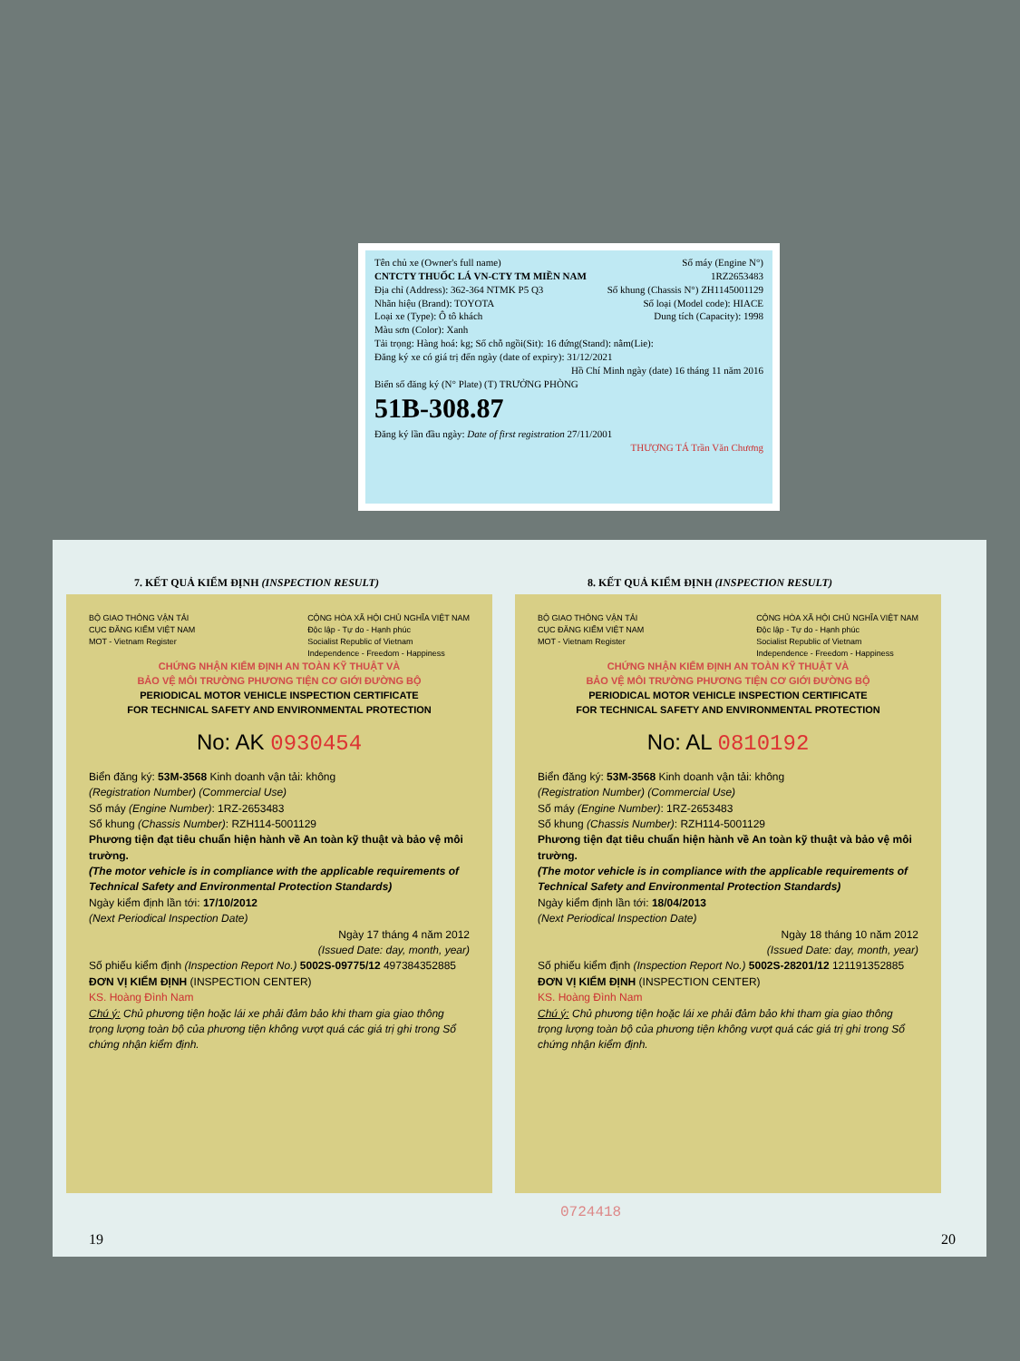Tên chủ xe (Owner's full name) Số máy (Engine N°)
CNTCTY THUỐC LÁ VN-CTY TM MIỀN NAM 1RZ2653483
Địa chỉ (Address): 362-364 NTMK P5 Q3 Số khung (Chassis N°) ZH1145001129
Nhãn hiệu (Brand): TOYOTA Số loại (Model code): HIACE
Loại xe (Type): Ô tô khách Dung tích (Capacity): 1998
Màu sơn (Color): Xanh
Tải trọng: Hàng hoá: kg; Số chỗ ngồi(Sit): 16 đứng(Stand): nằm(Lie):
Đăng ký xe có giá trị đến ngày (date of expiry): 31/12/2021
Hồ Chí Minh ngày (date) 16 tháng 11 năm 2016
Biển số đăng ký (N° Plate) (T) TRƯỞNG PHÒNG
51B-308.87
Đăng ký lần đầu ngày: Date of first registration 27/11/2001
THƯỢNG TÁ Trần Văn Chương
7. KẾT QUẢ KIỂM ĐỊNH (INSPECTION RESULT)
8. KẾT QUẢ KIỂM ĐỊNH (INSPECTION RESULT)
BỘ GIAO THÔNG VẬN TẢI
CỤC ĐĂNG KIỂM VIỆT NAM
MOT - Vietnam Register CỘNG HÒA XÃ HỘI CHỦ NGHĨA VIỆT NAM
Độc lập - Tự do - Hạnh phúc
Socialist Republic of Vietnam
Independence - Freedom - Happiness
CHỨNG NHẬN KIỂM ĐỊNH AN TOÀN KỸ THUẬT VÀ
BẢO VỆ MÔI TRƯỜNG PHƯƠNG TIỆN CƠ GIỚI ĐƯỜNG BỘ
PERIODICAL MOTOR VEHICLE INSPECTION CERTIFICATE
FOR TECHNICAL SAFETY AND ENVIRONMENTAL PROTECTION
No: AK 0930454
Biển đăng ký: 53M-3568 Kinh doanh vận tải: không
(Registration Number) (Commercial Use)
Số máy (Engine Number): 1RZ-2653483
Số khung (Chassis Number): RZH114-5001129
Phương tiện đạt tiêu chuẩn hiện hành về An toàn kỹ thuật và bảo vệ môi trường.
(The motor vehicle is in compliance with the applicable requirements of Technical Safety and Environmental Protection Standards)
Ngày kiểm định lần tới: 17/10/2012
(Next Periodical Inspection Date)
Ngày 17 tháng 4 năm 2012
(Issued Date: day, month, year)
Số phiếu kiểm định (Inspection Report No.) 5002S-09775/12 497384352885 ĐƠN VỊ KIỂM ĐỊNH (INSPECTION CENTER)
KS. Hoàng Đình Nam
Chú ý: Chủ phương tiện hoặc lái xe phải đảm bảo khi tham gia giao thông trọng lượng toàn bộ của phương tiện không vượt quá các giá trị ghi trong Sổ chứng nhận kiểm định.
BỘ GIAO THÔNG VẬN TẢI
CỤC ĐĂNG KIỂM VIỆT NAM
MOT - Vietnam Register CỘNG HÒA XÃ HỘI CHỦ NGHĨA VIỆT NAM
Độc lập - Tự do - Hạnh phúc
Socialist Republic of Vietnam
Independence - Freedom - Happiness
CHỨNG NHẬN KIỂM ĐỊNH AN TOÀN KỸ THUẬT VÀ
BẢO VỆ MÔI TRƯỜNG PHƯƠNG TIỆN CƠ GIỚI ĐƯỜNG BỘ
PERIODICAL MOTOR VEHICLE INSPECTION CERTIFICATE
FOR TECHNICAL SAFETY AND ENVIRONMENTAL PROTECTION
No: AL 0810192
Biển đăng ký: 53M-3568 Kinh doanh vận tải: không
(Registration Number) (Commercial Use)
Số máy (Engine Number): 1RZ-2653483
Số khung (Chassis Number): RZH114-5001129
Phương tiện đạt tiêu chuẩn hiện hành về An toàn kỹ thuật và bảo vệ môi trường.
(The motor vehicle is in compliance with the applicable requirements of Technical Safety and Environmental Protection Standards)
Ngày kiểm định lần tới: 18/04/2013
(Next Periodical Inspection Date)
Ngày 18 tháng 10 năm 2012
(Issued Date: day, month, year)
Số phiếu kiểm định (Inspection Report No.) 5002S-28201/12 121191352885 ĐƠN VỊ KIỂM ĐỊNH (INSPECTION CENTER)
KS. Hoàng Đình Nam
Chú ý: Chủ phương tiện hoặc lái xe phải đảm bảo khi tham gia giao thông trọng lượng toàn bộ của phương tiện không vượt quá các giá trị ghi trong Sổ chứng nhận kiểm định.
19
0724418
20